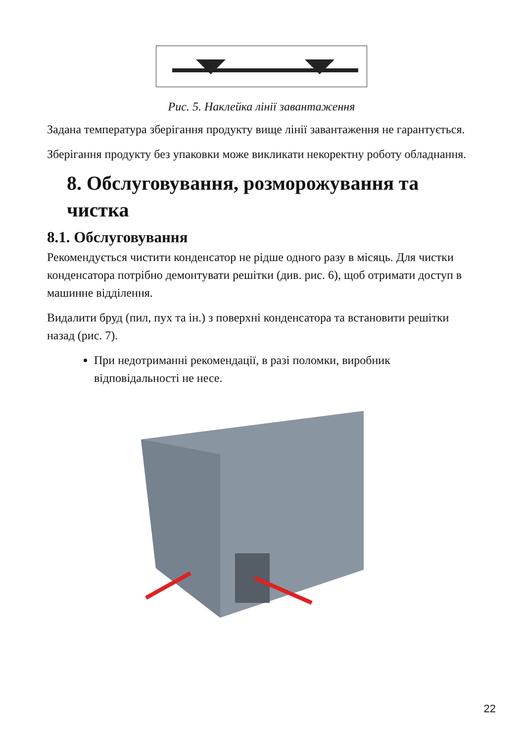Рис. 5. Наклейка лінії завантаження
Задана температура зберігання продукту вище лінії завантаження не гарантується.
Зберігання продукту без упаковки може викликати некоректну роботу обладнання.
8. Обслуговування, розморожування та чистка
8.1. Обслуговування
Рекомендується чистити конденсатор не рідше одного разу в місяць. Для чистки конденсатора потрібно демонтувати решітки (див. рис. 6), щоб отримати доступ в машинне відділення.
Видалити бруд (пил, пух та ін.) з поверхні конденсатора та встановити решітки назад (рис. 7).
При недотриманні рекомендації, в разі поломки, виробник відповідальності не несе.
22